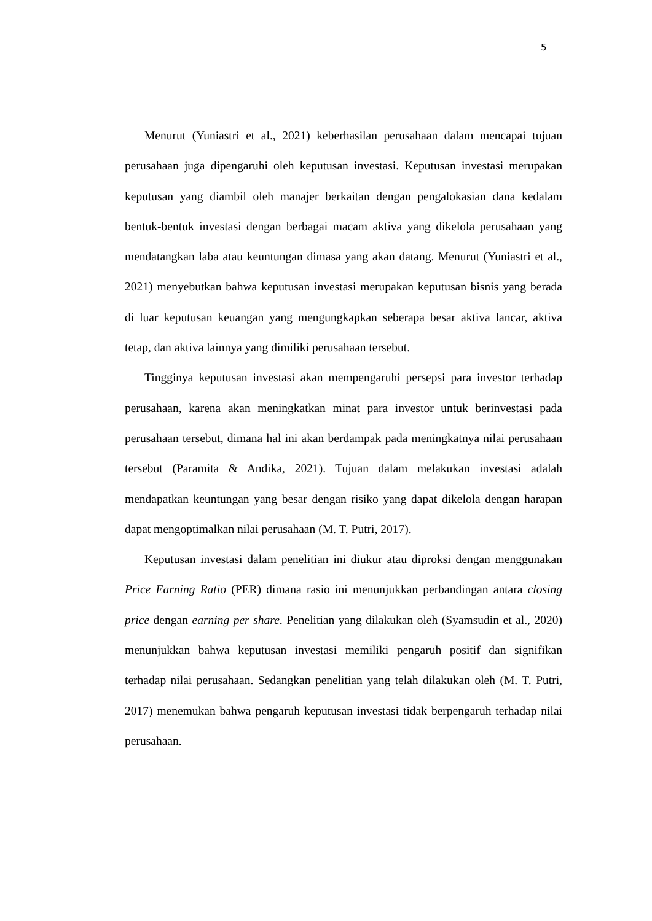5
Menurut (Yuniastri et al., 2021) keberhasilan perusahaan dalam mencapai tujuan perusahaan juga dipengaruhi oleh keputusan investasi. Keputusan investasi merupakan keputusan yang diambil oleh manajer berkaitan dengan pengalokasian dana kedalam bentuk-bentuk investasi dengan berbagai macam aktiva yang dikelola perusahaan yang mendatangkan laba atau keuntungan dimasa yang akan datang. Menurut (Yuniastri et al., 2021) menyebutkan bahwa keputusan investasi merupakan keputusan bisnis yang berada di luar keputusan keuangan yang mengungkapkan seberapa besar aktiva lancar, aktiva tetap, dan aktiva lainnya yang dimiliki perusahaan tersebut.
Tingginya keputusan investasi akan mempengaruhi persepsi para investor terhadap perusahaan, karena akan meningkatkan minat para investor untuk berinvestasi pada perusahaan tersebut, dimana hal ini akan berdampak pada meningkatnya nilai perusahaan tersebut (Paramita & Andika, 2021). Tujuan dalam melakukan investasi adalah mendapatkan keuntungan yang besar dengan risiko yang dapat dikelola dengan harapan dapat mengoptimalkan nilai perusahaan (M. T. Putri, 2017).
Keputusan investasi dalam penelitian ini diukur atau diproksi dengan menggunakan Price Earning Ratio (PER) dimana rasio ini menunjukkan perbandingan antara closing price dengan earning per share. Penelitian yang dilakukan oleh (Syamsudin et al., 2020) menunjukkan bahwa keputusan investasi memiliki pengaruh positif dan signifikan terhadap nilai perusahaan. Sedangkan penelitian yang telah dilakukan oleh (M. T. Putri, 2017) menemukan bahwa pengaruh keputusan investasi tidak berpengaruh terhadap nilai perusahaan.